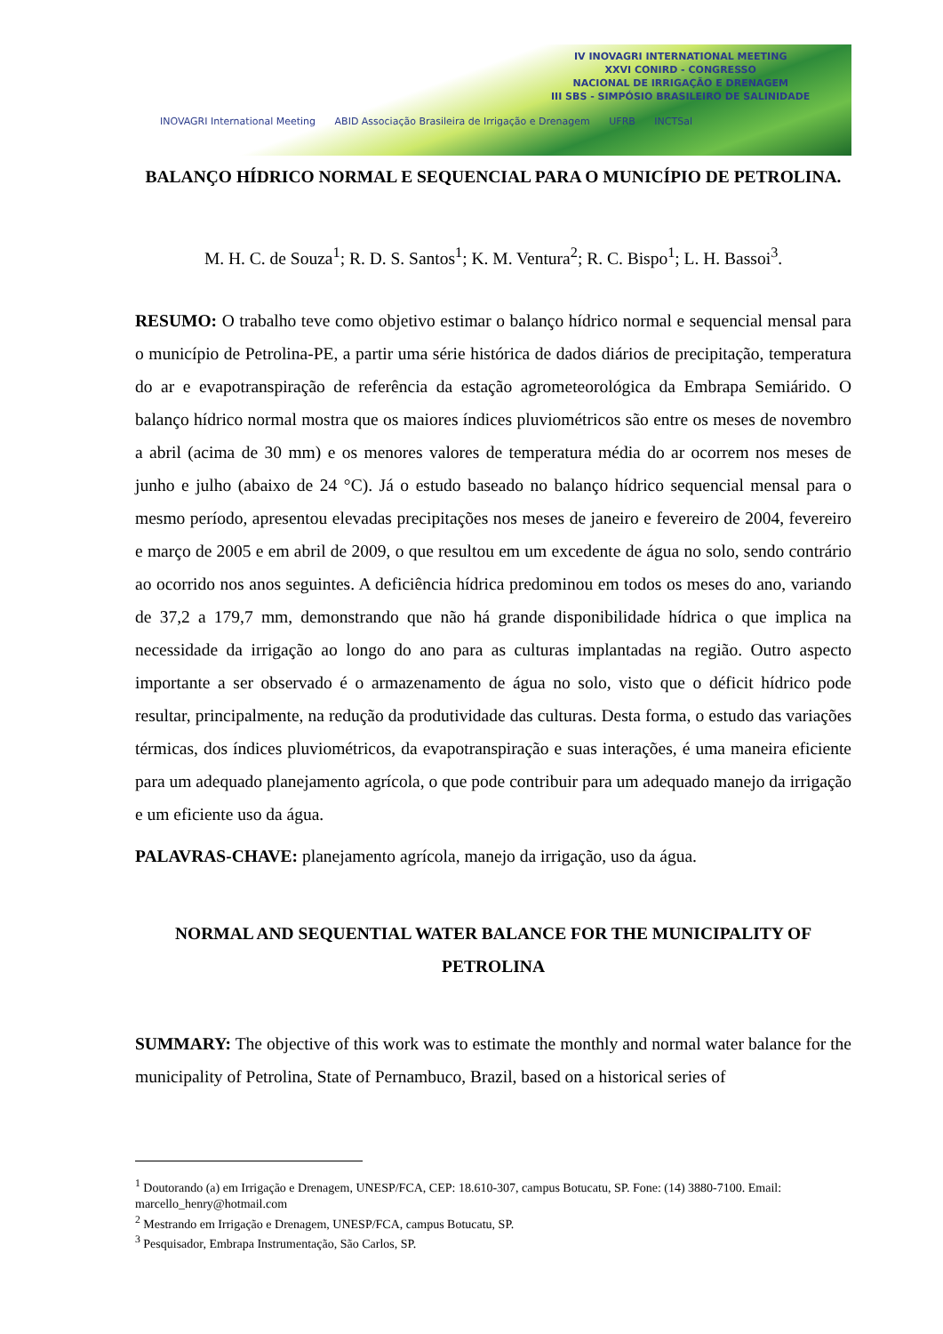IV INOVAGRI INTERNATIONAL MEETING
XXVI CONIRD - CONGRESSO
NACIONAL DE IRRIGAÇÃO E DRENAGEM
III SBS - SIMPÓSIO BRASILEIRO DE SALINIDADE
INOVAGRI International Meeting ABID Associação Brasileira de Irrigação e Drenagem UFRB INCTSal
BALANÇO HÍDRICO NORMAL E SEQUENCIAL PARA O MUNICÍPIO DE PETROLINA.
M. H. C. de Souza<sup>1</sup>; R. D. S. Santos<sup>1</sup>; K. M. Ventura<sup>2</sup>; R. C. Bispo<sup>1</sup>; L. H. Bassoi<sup>3</sup>.
RESUMO: O trabalho teve como objetivo estimar o balanço hídrico normal e sequencial mensal para o município de Petrolina-PE, a partir uma série histórica de dados diários de precipitação, temperatura do ar e evapotranspiração de referência da estação agrometeorológica da Embrapa Semiárido. O balanço hídrico normal mostra que os maiores índices pluviométricos são entre os meses de novembro a abril (acima de 30 mm) e os menores valores de temperatura média do ar ocorrem nos meses de junho e julho (abaixo de 24 °C). Já o estudo baseado no balanço hídrico sequencial mensal para o mesmo período, apresentou elevadas precipitações nos meses de janeiro e fevereiro de 2004, fevereiro e março de 2005 e em abril de 2009, o que resultou em um excedente de água no solo, sendo contrário ao ocorrido nos anos seguintes. A deficiência hídrica predominou em todos os meses do ano, variando de 37,2 a 179,7 mm, demonstrando que não há grande disponibilidade hídrica o que implica na necessidade da irrigação ao longo do ano para as culturas implantadas na região. Outro aspecto importante a ser observado é o armazenamento de água no solo, visto que o déficit hídrico pode resultar, principalmente, na redução da produtividade das culturas. Desta forma, o estudo das variações térmicas, dos índices pluviométricos, da evapotranspiração e suas interações, é uma maneira eficiente para um adequado planejamento agrícola, o que pode contribuir para um adequado manejo da irrigação e um eficiente uso da água.
PALAVRAS-CHAVE: planejamento agrícola, manejo da irrigação, uso da água.
NORMAL AND SEQUENTIAL WATER BALANCE FOR THE MUNICIPALITY OF PETROLINA
SUMMARY: The objective of this work was to estimate the monthly and normal water balance for the municipality of Petrolina, State of Pernambuco, Brazil, based on a historical series of
<sup>1</sup> Doutorando (a) em Irrigação e Drenagem, UNESP/FCA, CEP: 18.610-307, campus Botucatu, SP. Fone: (14) 3880-7100. Email: marcello_henry@hotmail.com
<sup>2</sup> Mestrando em Irrigação e Drenagem, UNESP/FCA, campus Botucatu, SP.
<sup>3</sup> Pesquisador, Embrapa Instrumentação, São Carlos, SP.